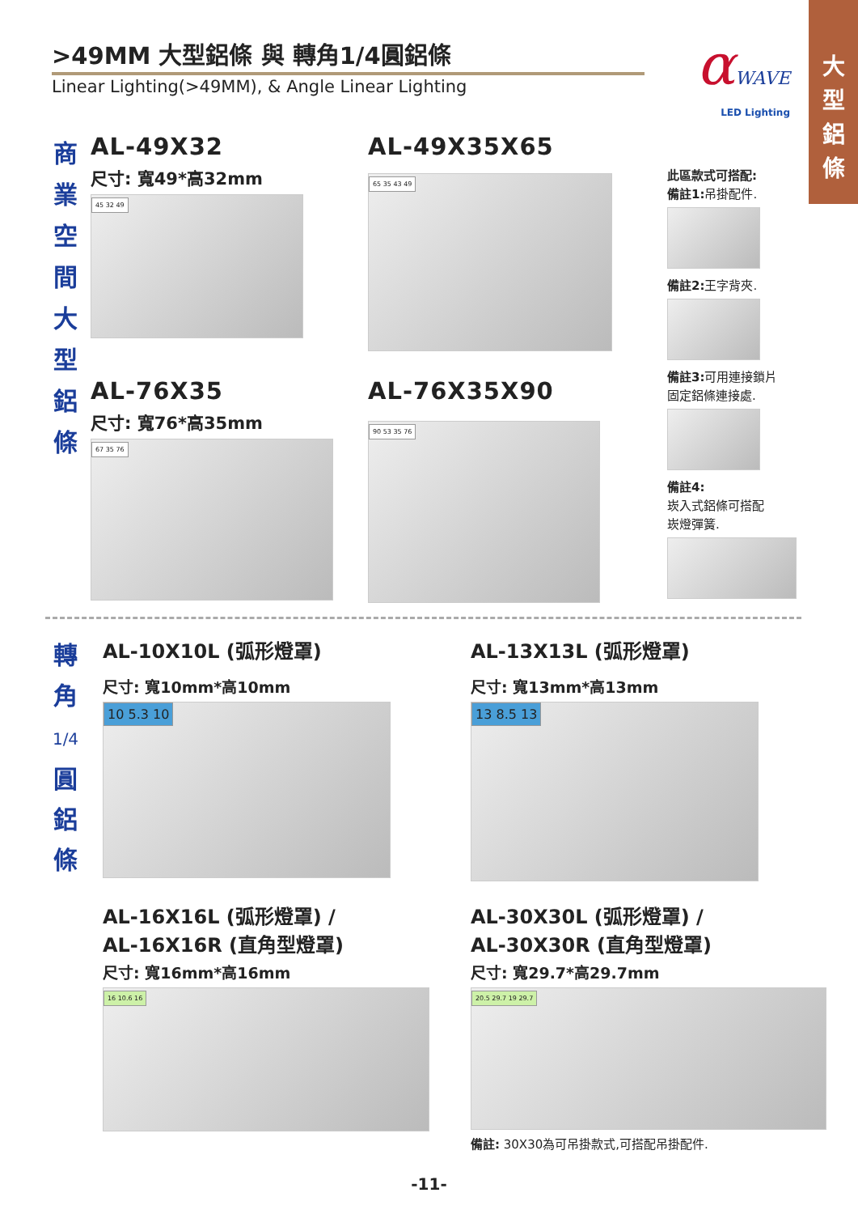大
型
鋁
條
>49MM 大型鋁條 與 轉角1/4圓鋁條
Linear Lighting(>49MM), & Angle Linear Lighting
αWAVE
LED Lighting
商
業
空
間
大
型
鋁
條
AL-49X32
尺寸: 寬49*高32mm
45 32 49
AL-49X35X65
65 35 43 49
AL-76X35
尺寸: 寬76*高35mm
67 35 76
AL-76X35X90
90 53 35 76
此區款式可搭配:
備註1: 吊掛配件.
備註2: 王字背夾.
備註3: 可用連接鎖片
固定鋁條連接處.
備註4:
崁入式鋁條可搭配
崁燈彈簧.
轉
角
1/4
圓
鋁
條
AL-10X10L (弧形燈罩)
尺寸: 寬10mm*高10mm
10 5.3 10
AL-13X13L (弧形燈罩)
尺寸: 寬13mm*高13mm
13 8.5 13
AL-16X16L (弧形燈罩) /
AL-16X16R (直角型燈罩)
尺寸: 寬16mm*高16mm
16 10.6 16
AL-30X30L (弧形燈罩) /
AL-30X30R (直角型燈罩)
尺寸: 寬29.7*高29.7mm
20.5 29.7 19 29.7
備註: 30X30為可吊掛款式,可搭配吊掛配件.
-11-